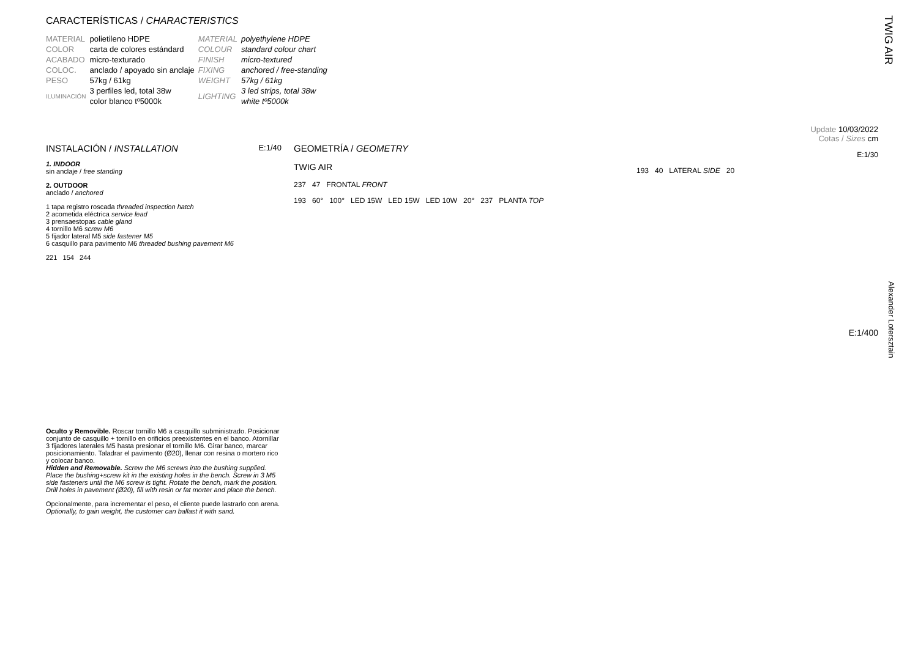TWIG AIR
Alexander Lotersztain
CARACTERÍSTICAS / CHARACTERISTICS
| MATERIAL | polietileno HDPE | MATERIAL | polyethylene HDPE |
| COLOR | carta de colores estándard | COLOUR | standard colour chart |
| ACABADO | micro-texturado | FINISH | micro-textured |
| COLOC. | anclado / apoyado sin anclaje | FIXING | anchored / free-standing |
| PESO | 57kg / 61kg | WEIGHT | 57kg / 61kg |
| ILUMINACIÓN | 3 perfiles led, total 38w color blanco tº5000k | LIGHTING | 3 led strips, total 38w white tº5000k |
Update 10/03/2022
Cotas / Sizes cm
INSTALACIÓN / INSTALLATION E:1/40
1. INDOOR
sin anclaje / free standing
2. OUTDOOR
anclado / anchored
1 tapa registro roscada threaded inspection hatch
2 acometida eléctrica service lead
3 prensaestopas cable gland
4 tornillo M6 screw M6
5 fijador lateral M5 side fastener M5
6 casquillo para pavimento M6 threaded bushing pavement M6
221 154 244
Oculto y Removible. Roscar tornillo M6 a casquillo subministrado. Posicionar conjunto de casquillo + tornillo en orificios preexistentes en el banco. Atornillar 3 fijadores laterales M5 hasta presionar el tornillo M6. Girar banco, marcar posicionamiento. Taladrar el pavimento (Ø20), llenar con resina o mortero rico y colocar banco.
Hidden and Removable. Screw the M6 screws into the bushing supplied. Place the bushing+screw kit in the existing holes in the bench. Screw in 3 M5 side fasteners until the M6 screw is tight. Rotate the bench, mark the position. Drill holes in pavement (Ø20), fill with resin or fat morter and place the bench.
Opcionalmente, para incrementar el peso, el cliente puede lastrarlo con arena.
Optionally, to gain weight, the customer can ballast it with sand.
GEOMETRÍA / GEOMETRY
TWIG AIR
237 47 FRONTAL FRONT
193 60° 100° LED 15W LED 15W LED 10W 20° 237 PLANTA TOP
E:1/30
193 40 LATERAL SIDE 20
E:1/400